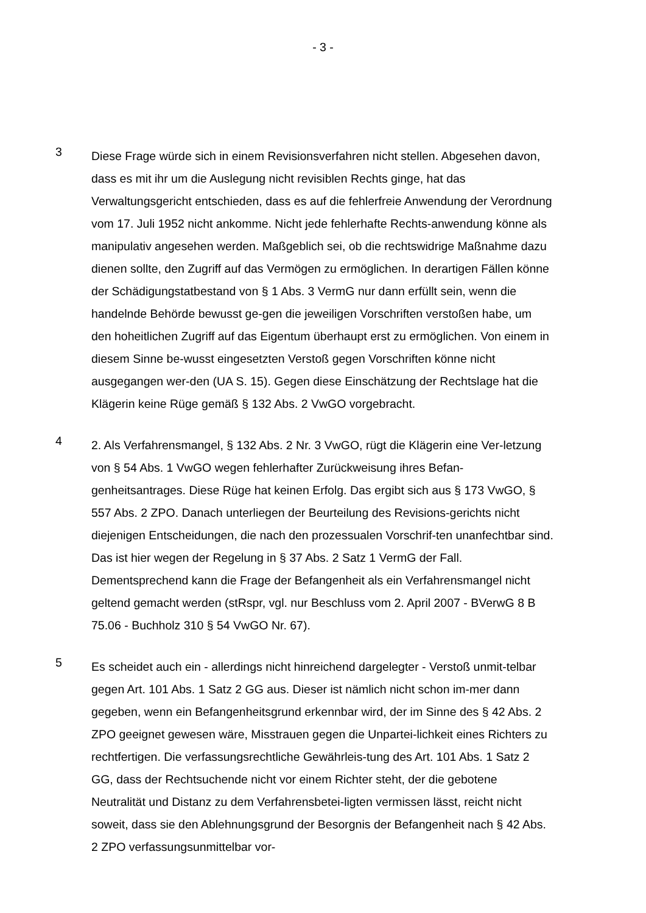- 3 -
3
Diese Frage würde sich in einem Revisionsverfahren nicht stellen. Abgesehen davon, dass es mit ihr um die Auslegung nicht revisiblen Rechts ginge, hat das Verwaltungsgericht entschieden, dass es auf die fehlerfreie Anwendung der Verordnung vom 17. Juli 1952 nicht ankomme. Nicht jede fehlerhafte Rechts-anwendung könne als manipulativ angesehen werden. Maßgeblich sei, ob die rechtswidrige Maßnahme dazu dienen sollte, den Zugriff auf das Vermögen zu ermöglichen. In derartigen Fällen könne der Schädigungstatbestand von § 1 Abs. 3 VermG nur dann erfüllt sein, wenn die handelnde Behörde bewusst ge-gen die jeweiligen Vorschriften verstoßen habe, um den hoheitlichen Zugriff auf das Eigentum überhaupt erst zu ermöglichen. Von einem in diesem Sinne be-wusst eingesetzten Verstoß gegen Vorschriften könne nicht ausgegangen wer-den (UA S. 15). Gegen diese Einschätzung der Rechtslage hat die Klägerin keine Rüge gemäß § 132 Abs. 2 VwGO vorgebracht.
4
2. Als Verfahrensmangel, § 132 Abs. 2 Nr. 3 VwGO, rügt die Klägerin eine Ver-letzung von § 54 Abs. 1 VwGO wegen fehlerhafter Zurückweisung ihres Befan-genheitsantrages. Diese Rüge hat keinen Erfolg. Das ergibt sich aus § 173 VwGO, § 557 Abs. 2 ZPO. Danach unterliegen der Beurteilung des Revisions-gerichts nicht diejenigen Entscheidungen, die nach den prozessualen Vorschrif-ten unanfechtbar sind. Das ist hier wegen der Regelung in § 37 Abs. 2 Satz 1 VermG der Fall. Dementsprechend kann die Frage der Befangenheit als ein Verfahrensmangel nicht geltend gemacht werden (stRspr, vgl. nur Beschluss vom 2. April 2007 - BVerwG 8 B 75.06 - Buchholz 310 § 54 VwGO Nr. 67).
5
Es scheidet auch ein - allerdings nicht hinreichend dargelegter - Verstoß unmit-telbar gegen Art. 101 Abs. 1 Satz 2 GG aus. Dieser ist nämlich nicht schon im-mer dann gegeben, wenn ein Befangenheitsgrund erkennbar wird, der im Sinne des § 42 Abs. 2 ZPO geeignet gewesen wäre, Misstrauen gegen die Unpartei-lichkeit eines Richters zu rechtfertigen. Die verfassungsrechtliche Gewährleis-tung des Art. 101 Abs. 1 Satz 2 GG, dass der Rechtsuchende nicht vor einem Richter steht, der die gebotene Neutralität und Distanz zu dem Verfahrensbetei-ligten vermissen lässt, reicht nicht soweit, dass sie den Ablehnungsgrund der Besorgnis der Befangenheit nach § 42 Abs. 2 ZPO verfassungsunmittelbar vor-